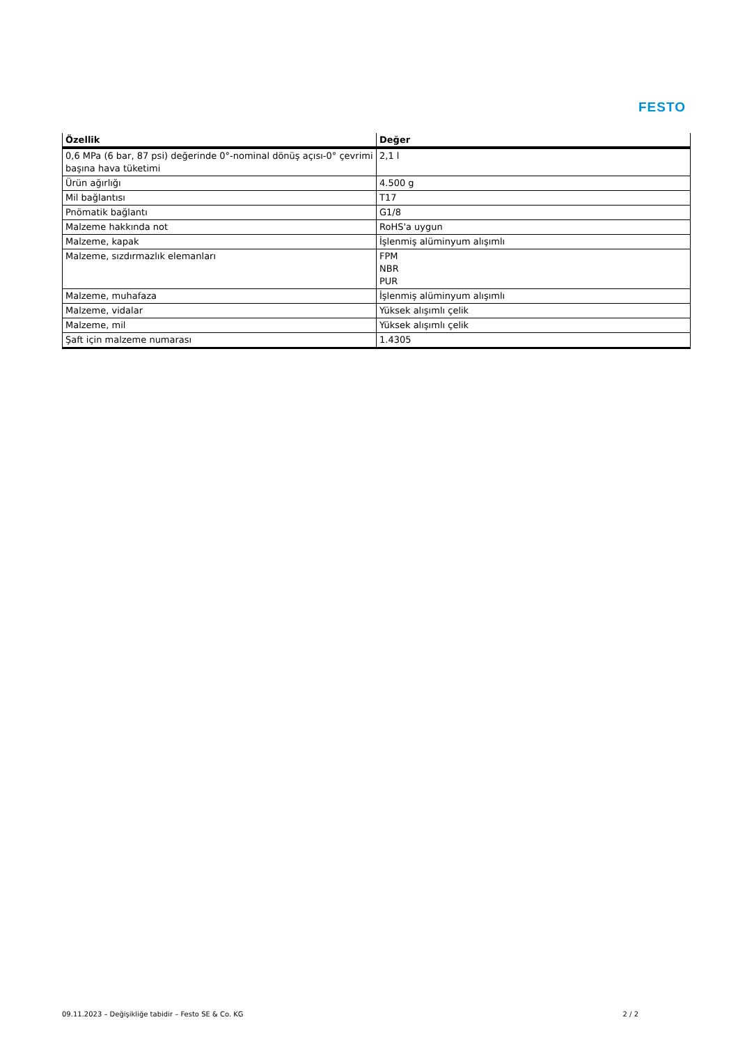FESTO
| Özellik | Değer |
| --- | --- |
| 0,6 MPa (6 bar, 87 psi) değerinde 0°-nominal dönüş açısı-0° çevrimi başına hava tüketimi | 2,1 l |
| Ürün ağırlığı | 4.500 g |
| Mil bağlantısı | T17 |
| Pnömatik bağlantı | G1/8 |
| Malzeme hakkında not | RoHS'a uygun |
| Malzeme, kapak | İşlenmiş alüminyum alışımlı |
| Malzeme, sızdırmazlık elemanları | FPM NBR PUR |
| Malzeme, muhafaza | İşlenmiş alüminyum alışımlı |
| Malzeme, vidalar | Yüksek alışımlı çelik |
| Malzeme, mil | Yüksek alışımlı çelik |
| Şaft için malzeme numarası | 1.4305 |
09.11.2023 – Değişikliğe tabidir – Festo SE & Co. KG 2 / 2